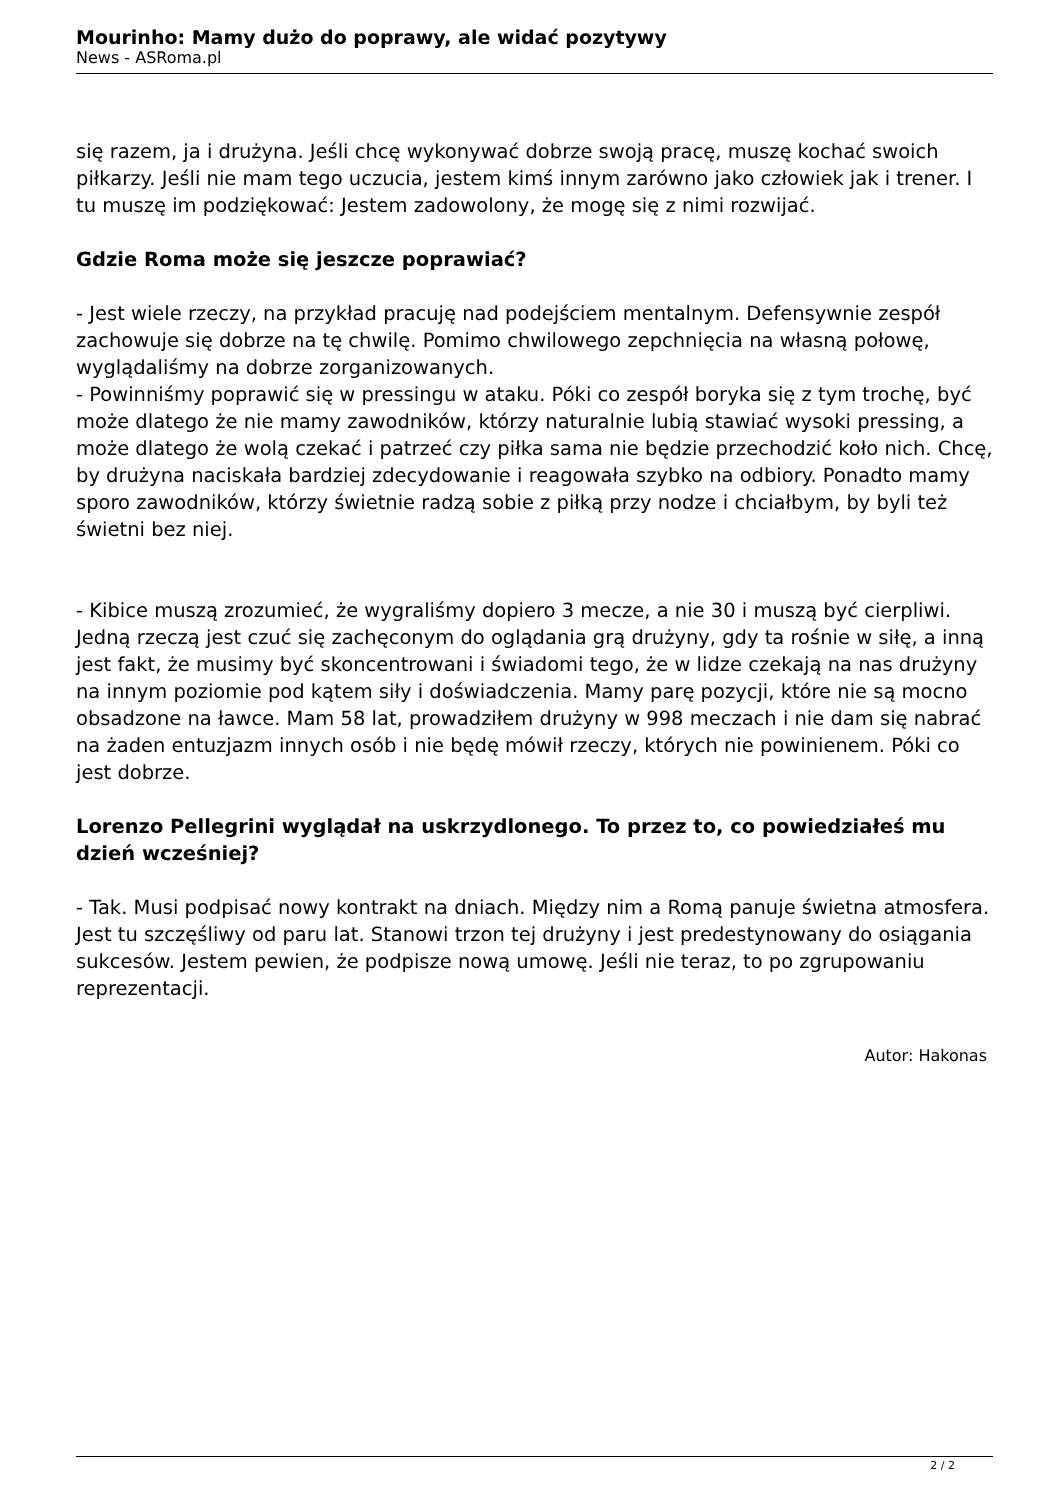Mourinho: Mamy dużo do poprawy, ale widać pozytywy
News - ASRoma.pl
się razem, ja i drużyna. Jeśli chcę wykonywać dobrze swoją pracę, muszę kochać swoich piłkarzy. Jeśli nie mam tego uczucia, jestem kimś innym zarówno jako człowiek jak i trener. I tu muszę im podziękować: Jestem zadowolony, że mogę się z nimi rozwijać.
Gdzie Roma może się jeszcze poprawiać?
- Jest wiele rzeczy, na przykład pracuję nad podejściem mentalnym. Defensywnie zespół zachowuje się dobrze na tę chwilę. Pomimo chwilowego zepchnięcia na własną połowę, wyglądaliśmy na dobrze zorganizowanych.
- Powinniśmy poprawić się w pressingu w ataku. Póki co zespół boryka się z tym trochę, być może dlatego że nie mamy zawodników, którzy naturalnie lubią stawiać wysoki pressing, a może dlatego że wolą czekać i patrzeć czy piłka sama nie będzie przechodzić koło nich. Chcę, by drużyna naciskała bardziej zdecydowanie i reagowała szybko na odbiory. Ponadto mamy sporo zawodników, którzy świetnie radzą sobie z piłką przy nodze i chciałbym, by byli też świetni bez niej.
- Kibice muszą zrozumieć, że wygraliśmy dopiero 3 mecze, a nie 30 i muszą być cierpliwi. Jedną rzeczą jest czuć się zachęconym do oglądania grą drużyny, gdy ta rośnie w siłę, a inną jest fakt, że musimy być skoncentrowani i świadomi tego, że w lidze czekają na nas drużyny na innym poziomie pod kątem siły i doświadczenia. Mamy parę pozycji, które nie są mocno obsadzone na ławce. Mam 58 lat, prowadziłem drużyny w 998 meczach i nie dam się nabrać na żaden entuzjazm innych osób i nie będę mówił rzeczy, których nie powinienem. Póki co jest dobrze.
Lorenzo Pellegrini wyglądał na uskrzydlonego. To przez to, co powiedziałeś mu dzień wcześniej?
- Tak. Musi podpisać nowy kontrakt na dniach. Między nim a Romą panuje świetna atmosfera. Jest tu szczęśliwy od paru lat. Stanowi trzon tej drużyny i jest predestynowany do osiągania sukcesów. Jestem pewien, że podpisze nową umowę. Jeśli nie teraz, to po zgrupowaniu reprezentacji.
Autor: Hakonas
2 / 2